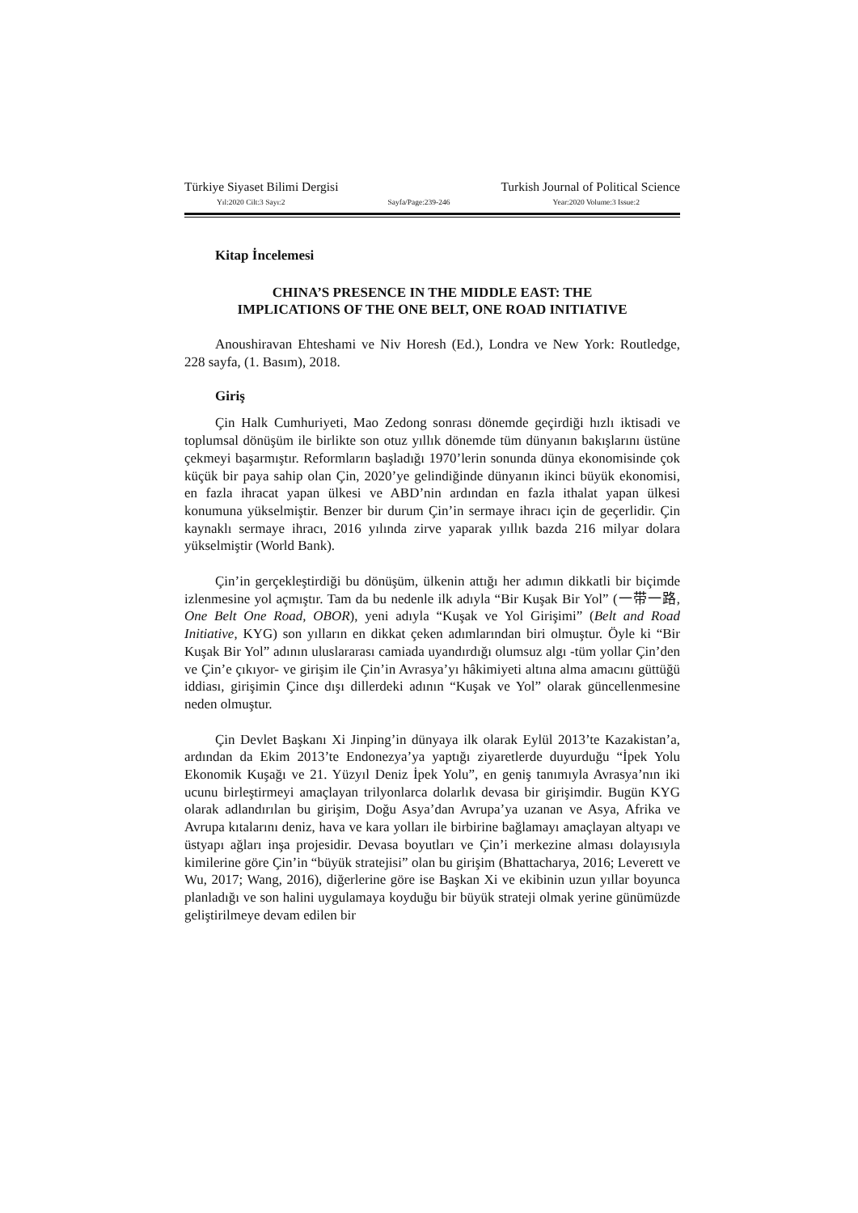Türkiye Siyaset Bilimi Dergisi Turkish Journal of Political Science
Yıl:2020 Cilt:3 Sayı:2 Sayfa/Page:239-246 Year:2020 Volume:3 Issue:2
Kitap İncelemesi
CHINA’S PRESENCE IN THE MIDDLE EAST: THE
IMPLICATIONS OF THE ONE BELT, ONE ROAD INITIATIVE
Anoushiravan Ehteshami ve Niv Horesh (Ed.), Londra ve New York: Routledge, 228 sayfa, (1. Basım), 2018.
Giriş
Çin Halk Cumhuriyeti, Mao Zedong sonrası dönemde geçirdiği hızlı iktisadi ve toplumsal dönüşüm ile birlikte son otuz yıllık dönemde tüm dünyanın bakışlarını üstüne çekmeyi başarmıştır. Reformların başladığı 1970’lerin sonunda dünya ekonomisinde çok küçük bir paya sahip olan Çin, 2020’ye gelindiğinde dünyanın ikinci büyük ekonomisi, en fazla ihracat yapan ülkesi ve ABD’nin ardından en fazla ithalat yapan ülkesi konumuna yükselmiştir. Benzer bir durum Çin’in sermaye ihracı için de geçerlidir. Çin kaynaklı sermaye ihracı, 2016 yılında zirve yaparak yıllık bazda 216 milyar dolara yükselmiştir (World Bank).
Çin’in gerçekleştirdiği bu dönüşüm, ülkenin attığı her adımın dikkatli bir biçimde izlenmesine yol açmıştır. Tam da bu nedenle ilk adıyla “Bir Kuşak Bir Yol” (一带一路, One Belt One Road, OBOR), yeni adıyla “Kuşak ve Yol Girişimi” (Belt and Road Initiative, KYG) son yılların en dikkat çeken adımlarından biri olmuştur. Öyle ki “Bir Kuşak Bir Yol” adının uluslararası camiada uyandırdığı olumsuz algı -tüm yollar Çin’den ve Çin’e çıkıyor- ve girişim ile Çin’in Avrasya’yı hâkimiyeti altına alma amacını güttüğü iddiası, girişimin Çince dışı dillerdeki adının “Kuşak ve Yol” olarak güncellenmesine neden olmuştur.
Çin Devlet Başkanı Xi Jinping’in dünyaya ilk olarak Eylül 2013’te Kazakistan’a, ardından da Ekim 2013’te Endonezya’ya yaptığı ziyaretlerde duyurduğu “İpek Yolu Ekonomik Kuşağı ve 21. Yüzyıl Deniz İpek Yolu”, en geniş tanımıyla Avrasya’nın iki ucunu birleştirmeyi amaçlayan trilyonlarca dolarlık devasa bir girişimdir. Bugün KYG olarak adlandırılan bu girişim, Doğu Asya’dan Avrupa’ya uzanan ve Asya, Afrika ve Avrupa kıtalarını deniz, hava ve kara yolları ile birbirine bağlamayı amaçlayan altyapı ve üstyapı ağları inşa projesidir. Devasa boyutları ve Çin’i merkezine alması dolayısıyla kimilerine göre Çin’in “büyük stratejisi” olan bu girişim (Bhattacharya, 2016; Leverett ve Wu, 2017; Wang, 2016), diğerlerine göre ise Başkan Xi ve ekibinin uzun yıllar boyunca planladığı ve son halini uygulamaya koyduğu bir büyük strateji olmak yerine günümüzde geliştirilmeye devam edilen bir